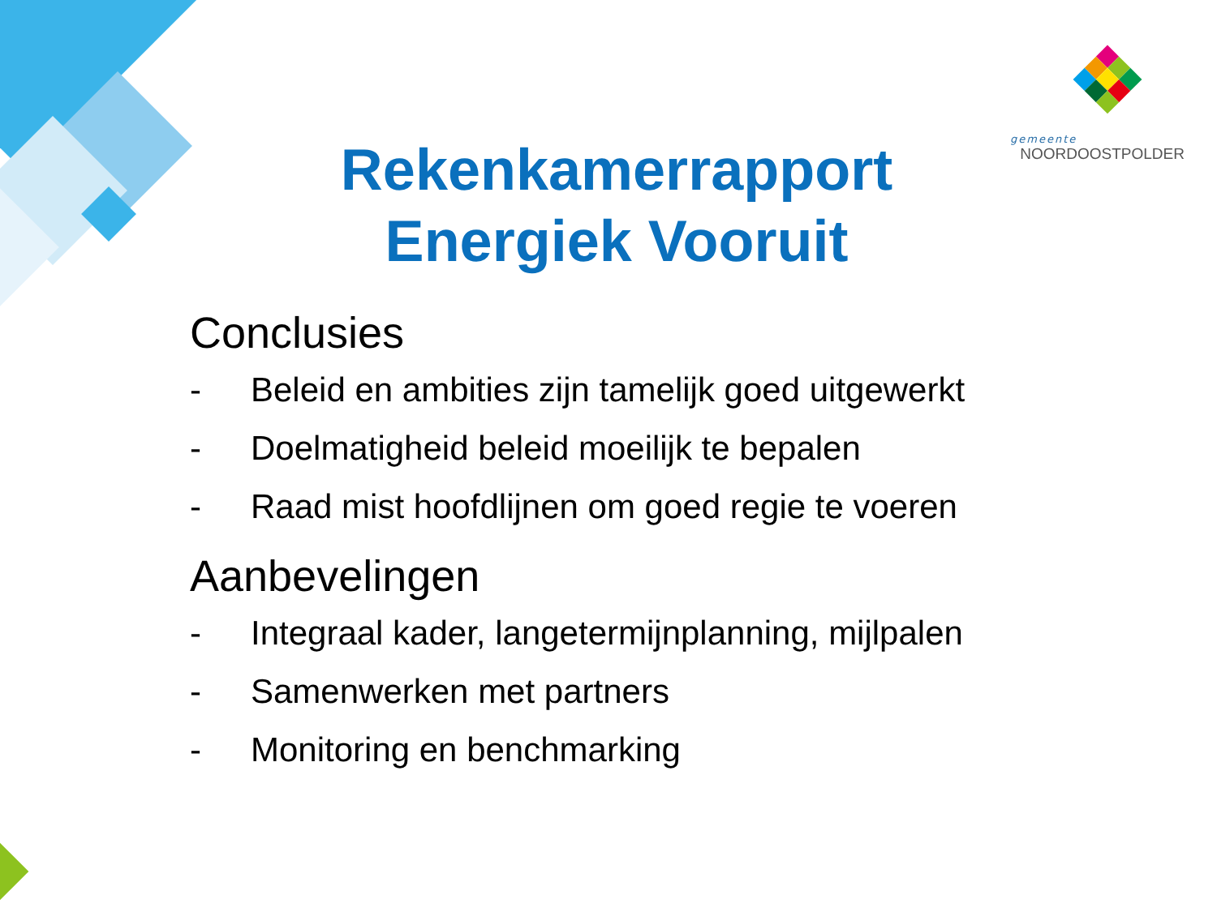gemeente
NOORDOOSTPOLDER
Rekenkamerrapport
Energiek Vooruit
Conclusies
- Beleid en ambities zijn tamelijk goed uitgewerkt
- Doelmatigheid beleid moeilijk te bepalen
- Raad mist hoofdlijnen om goed regie te voeren
Aanbevelingen
- Integraal kader, langetermijnplanning, mijlpalen
- Samenwerken met partners
- Monitoring en benchmarking